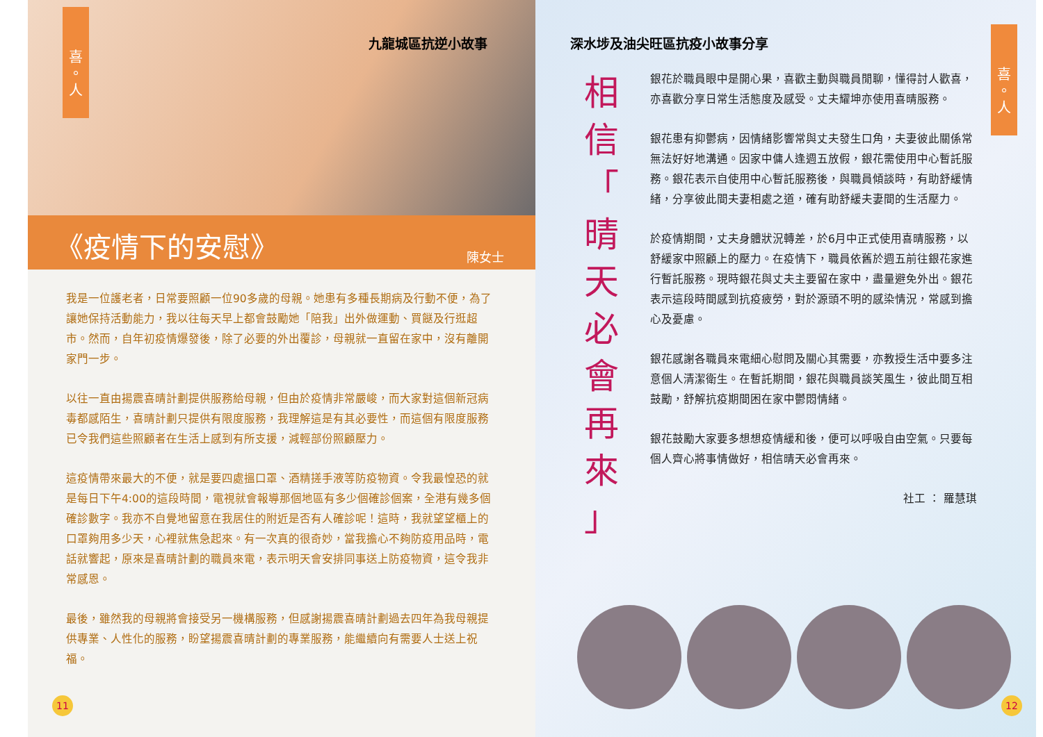喜
。
人
九龍城區抗逆小故事
《疫情下的安慰》 陳女士
我是一位護老者，日常要照顧一位90多歲的母親。她患有多種長期病及行動不便，為了讓她保持活動能力，我以往每天早上都會鼓勵她「陪我」出外做運動、買餸及行逛超市。然而，自年初疫情爆發後，除了必要的外出覆診，母親就一直留在家中，沒有離開家門一步。
以往一直由揚震喜晴計劃提供服務給母親，但由於疫情非常嚴峻，而大家對這個新冠病毒都感陌生，喜晴計劃只提供有限度服務，我理解這是有其必要性，而這個有限度服務已令我們這些照顧者在生活上感到有所支援，減輕部份照顧壓力。
這疫情帶來最大的不便，就是要四處搵口罩、酒精搓手液等防疫物資。令我最惶恐的就是每日下午4:00的這段時間，電視就會報導那個地區有多少個確診個案，全港有幾多個確診數字。我亦不自覺地留意在我居住的附近是否有人確診呢！這時，我就望望櫃上的口罩夠用多少天，心裡就焦急起來。有一次真的很奇妙，當我擔心不夠防疫用品時，電話就響起，原來是喜晴計劃的職員來電，表示明天會安排同事送上防疫物資，這令我非常感恩。
最後，雖然我的母親將會接受另一機構服務，但感謝揚震喜晴計劃過去四年為我母親提供專業、人性化的服務，盼望揚震喜晴計劃的專業服務，能繼續向有需要人士送上祝福。
11
深水埗及油尖旺區抗疫小故事分享
喜
。
人
相
信
「
晴
天
必
會
再
來
」
銀花於職員眼中是開心果，喜歡主動與職員閒聊，懂得討人歡喜，亦喜歡分享日常生活態度及感受。丈夫耀坤亦使用喜晴服務。
銀花患有抑鬱病，因情緒影響常與丈夫發生口角，夫妻彼此關係常無法好好地溝通。因家中傭人逢週五放假，銀花需使用中心暫託服務。銀花表示自使用中心暫託服務後，與職員傾談時，有助舒緩情緒，分享彼此間夫妻相處之道，確有助舒緩夫妻間的生活壓力。
於疫情期間，丈夫身體狀況轉差，於6月中正式使用喜晴服務，以舒緩家中照顧上的壓力。在疫情下，職員依舊於週五前往銀花家進行暫託服務。現時銀花與丈夫主要留在家中，盡量避免外出。銀花表示這段時間感到抗疫疲勞，對於源頭不明的感染情況，常感到擔心及憂慮。
銀花感謝各職員來電細心慰問及關心其需要，亦教授生活中要多注意個人清潔衛生。在暫託期間，銀花與職員談笑風生，彼此間互相鼓勵，舒解抗疫期間困在家中鬱悶情緒。
銀花鼓勵大家要多想想疫情緩和後，便可以呼吸自由空氣。只要每個人齊心將事情做好，相信晴天必會再來。
社工 ： 羅慧琪
12